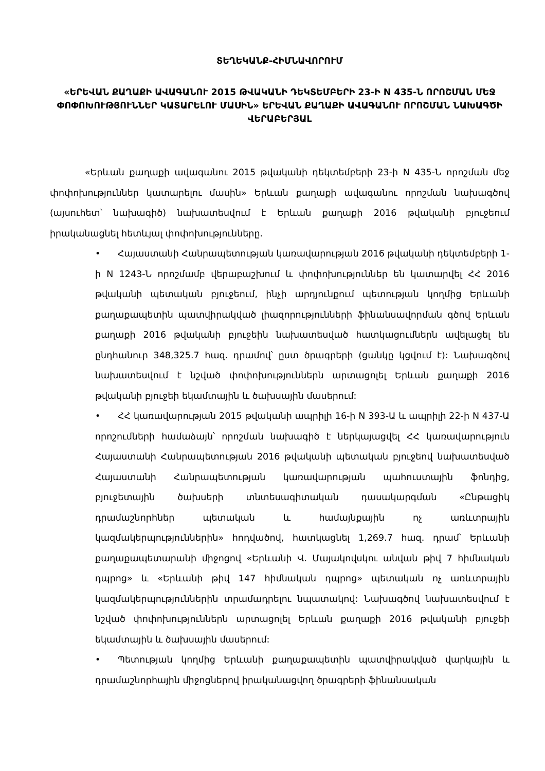ՏԵՂԵԿԱՆՔ-ՀԻՄՆԱՎՈՐՈՒՄ
«ԵՐԵՎԱՆ ՔԱՂԱՔԻ ԱՎԱԳԱՆՈՒ 2015 ԹՎԱԿԱՆԻ ԴԵԿՏԵՄԲԵՐԻ 23-Ի N 435-Ն ՈՐՈՇՄԱՆ ՄԵՋ ՓՈՓՈԽՈՒԹՅՈՒՆՆԵՐ ԿԱՏԱՐԵԼՈՒ ՄԱՍԻՆ» ԵՐԵՎԱՆ ՔԱՂԱՔԻ ԱՎԱԳԱՆՈՒ ՈՐՈՇՄԱՆ ՆԱԽԱԳԾԻ ՎԵՐԱԲԵՐՅԱԼ
«Երևան քաղաքի ավագանու 2015 թվականի դեկտեմբերի 23-ի N 435-Ն որոշման մեջ փոփոխություններ կատարելու մասին» Երևան քաղաքի ավագանու որոշման նախագծով (այսուհետ՝ նախագիծ) նախատեսվում է Երևան քաղաքի 2016 թվականի բյուջեում իրականացնել հետևյալ փոփոխությունները.
• Հայաստանի Հանրապետության կառավարության 2016 թվականի դեկտեմբերի 1-ի N 1243-Ն որոշմամբ վերաբաշխում և փոփոխություններ են կատարվել ՀՀ 2016 թվականի պետական բյուջեում, ինչի արդյունքում պետության կողմից Երևանի քաղաքապետին պատվիրակված լիազորությունների ֆինանսավորման գծով Երևան քաղաքի 2016 թվականի բյուջեին նախատեսված հատկացումներն ավելացել են ընդհանուր 348,325.7 հազ. դրամով՝ ըստ ծրագրերի (ցանկը կցվում է): Նախագծով նախատեսվում է նշված փոփոխություններն արտացոլել Երևան քաղաքի 2016 թվականի բյուջեի եկամտային և ծախսային մասերում:
• ՀՀ կառավարության 2015 թվականի ապրիլի 16-ի N 393-Ա և ապրիլի 22-ի N 437-Ա որոշումների համաձայն՝ որոշման նախագիծ է ներկայացվել ՀՀ կառավարություն Հայաստանի Հանրապետության 2016 թվականի պետական բյուջեով նախատեսված Հայաստանի Հանրապետության կառավարության պահուստային ֆոնդից, բյուջետային ծախսերի տնտեսագիտական դասակարգման «Ընթացիկ դրամաշնորհներ պետական և համայնքային ոչ առևտրային կազմակերպություններին» հոդվածով, հատկացնել 1,269.7 հազ. դրամ՝ Երևանի քաղաքապետարանի միջոցով «Երևանի Վ. Մայակովսկու անվան թիվ 7 հիմնական դպրոց» և «Երևանի թիվ 147 հիմնական դպրոց» պետական ոչ առևտրային կազմակերպություններին տրամադրելու նպատակով: Նախագծով նախատեսվում է նշված փոփոխություններն արտացոլել Երևան քաղաքի 2016 թվականի բյուջեի եկամտային և ծախսային մասերում:
• Պետության կողմից Երևանի քաղաքապետին պատվիրակված վարկային և դրամաշնորհային միջոցներով իրականացվող ծրագրերի ֆինանսական